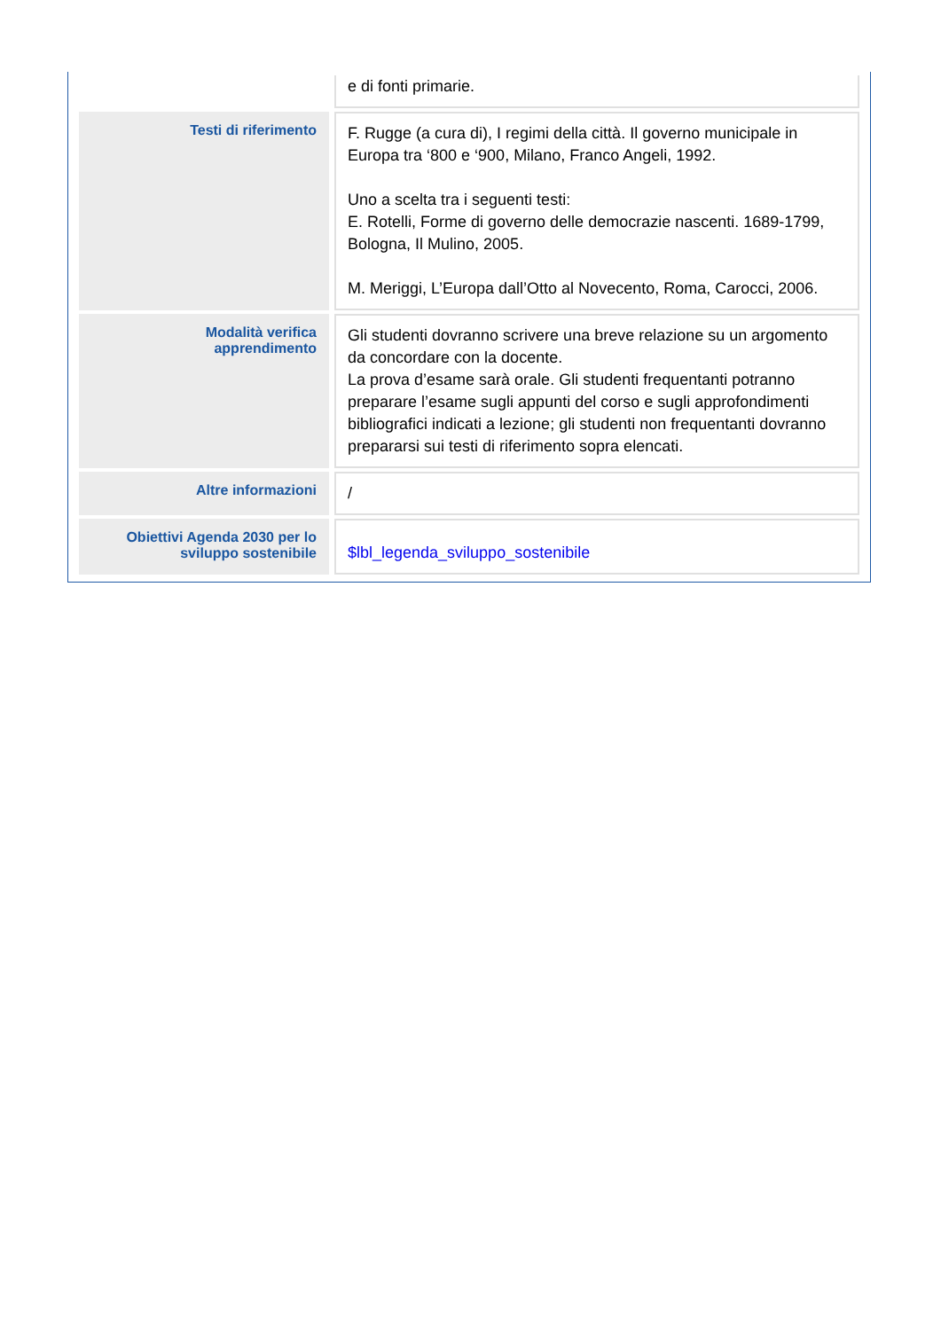| | e di fonti primarie. |
| Testi di riferimento | F. Rugge (a cura di), I regimi della città. Il governo municipale in Europa tra ‘800 e ‘900, Milano, Franco Angeli, 1992. Uno a scelta tra i seguenti testi: E. Rotelli, Forme di governo delle democrazie nascenti. 1689-1799, Bologna, Il Mulino, 2005. M. Meriggi, L’Europa dall’Otto al Novecento, Roma, Carocci, 2006. |
| Modalità verifica apprendimento | Gli studenti dovranno scrivere una breve relazione su un argomento da concordare con la docente. La prova d’esame sarà orale. Gli studenti frequentanti potranno preparare l’esame sugli appunti del corso e sugli approfondimenti bibliografici indicati a lezione; gli studenti non frequentanti dovranno prepararsi sui testi di riferimento sopra elencati. |
| Altre informazioni | / |
| Obiettivi Agenda 2030 per lo sviluppo sostenibile | $lbl_legenda_sviluppo_sostenibile |